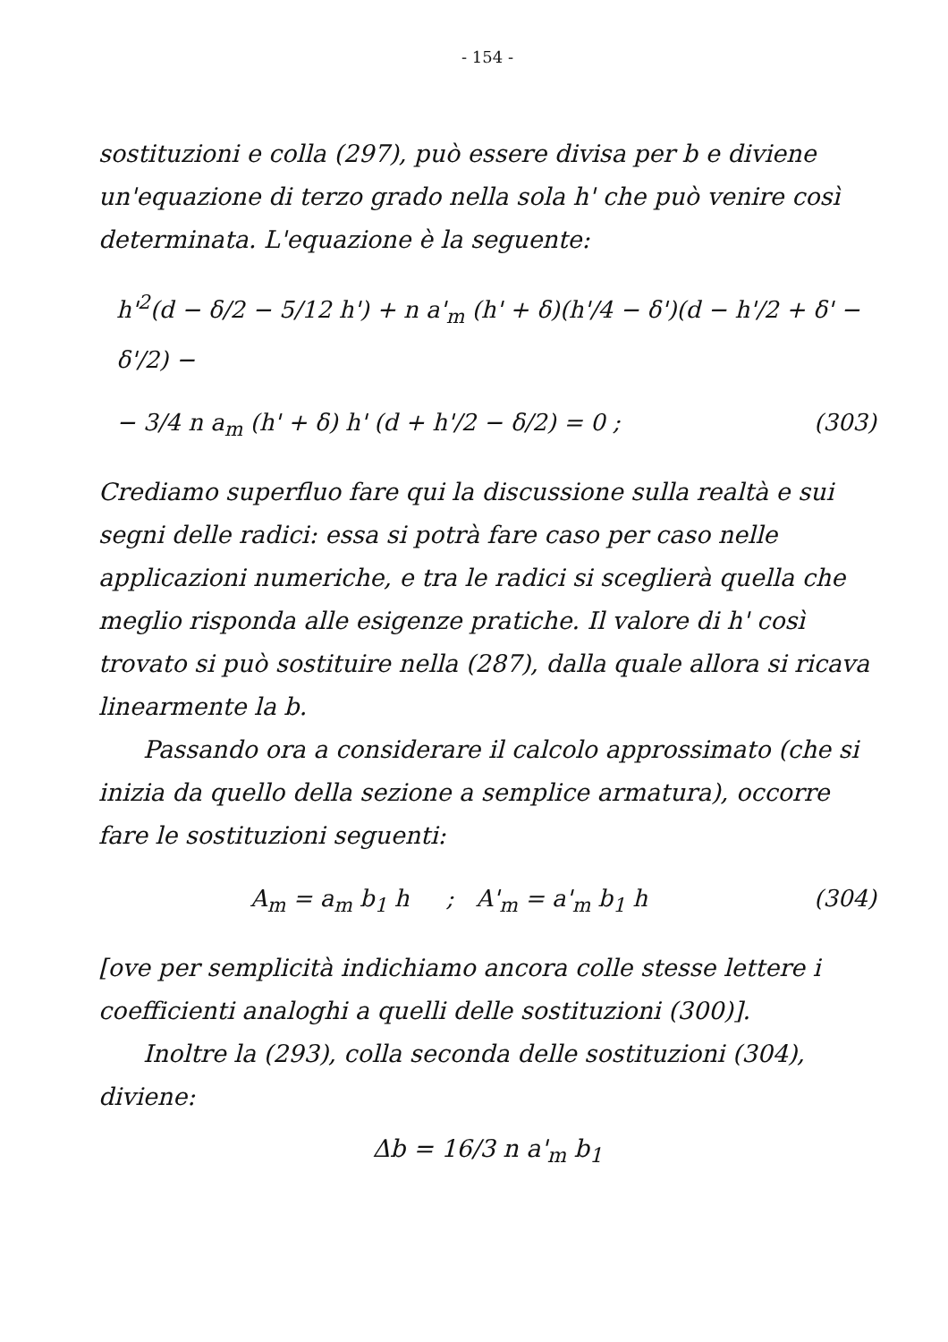- 154 -
sostituzioni e colla (297), può essere divisa per b e diviene un'equazione di terzo grado nella sola h' che può venire così determinata. L'equazione è la seguente:
h'<sup>2</sup>(d − δ/2 − 5/12 h') + n a'<sub>m</sub> (h' + δ)(h'/4 − δ')(d − h'/2 + δ' − δ'/2) −
− 3/4 n a<sub>m</sub> (h' + δ) h' (d + h'/2 − δ/2) = 0 ; (303)
Crediamo superfluo fare qui la discussione sulla realtà e sui segni delle radici: essa si potrà fare caso per caso nelle applicazioni numeriche, e tra le radici si sceglierà quella che meglio risponda alle esigenze pratiche. Il valore di h' così trovato si può sostituire nella (287), dalla quale allora si ricava linearmente la b.
Passando ora a considerare il calcolo approssimato (che si inizia da quello della sezione a semplice armatura), occorre fare le sostituzioni seguenti:
A<sub>m</sub> = a<sub>m</sub> b<sub>1</sub> h ; A'<sub>m</sub> = a'<sub>m</sub> b<sub>1</sub> h (304)
[ove per semplicità indichiamo ancora colle stesse lettere i coefficienti analoghi a quelli delle sostituzioni (300)].
Inoltre la (293), colla seconda delle sostituzioni (304), diviene:
Δb = 16/3 n a'<sub>m</sub> b<sub>1</sub>